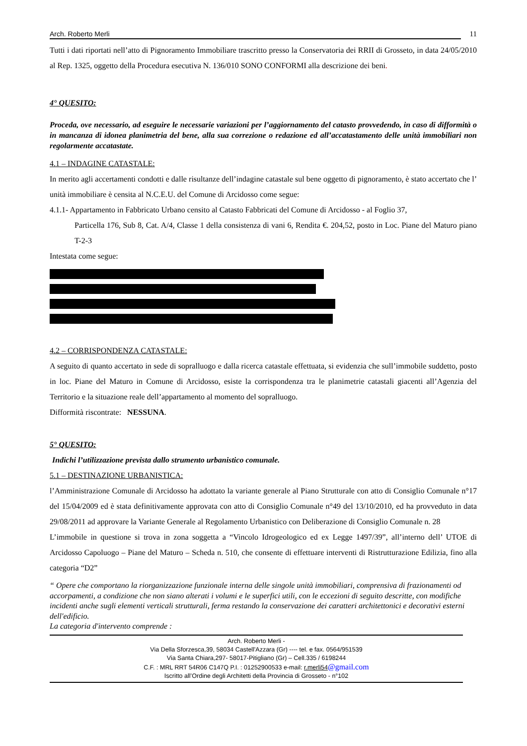Arch. Roberto Merli 11
Tutti i dati riportati nell’atto di Pignoramento Immobiliare trascritto presso la Conservatoria dei RRII di Grosseto, in data 24/05/2010 al Rep. 1325, oggetto della Procedura esecutiva N. 136/010 SONO CONFORMI alla descrizione dei beni.
4° QUESITO:
Proceda, ove necessario, ad eseguire le necessarie variazioni per l’aggiornamento del catasto provvedendo, in caso di difformità o in mancanza di idonea planimetria del bene, alla sua correzione o redazione ed all’accatastamento delle unità immobiliari non regolarmente accatastate.
4.1 – INDAGINE CATASTALE:
In merito agli accertamenti condotti e dalle risultanze dell’indagine catastale sul bene oggetto di pignoramento, è stato accertato che l’ unità immobiliare è censita al N.C.E.U. del Comune di Arcidosso come segue:
4.1.1- Appartamento in Fabbricato Urbano censito al Catasto Fabbricati del Comune di Arcidosso - al Foglio 37,
Particella 176, Sub 8, Cat. A/4, Classe 1 della consistenza di vani 6, Rendita €. 204,52, posto in Loc. Piane del Maturo piano T-2-3
Intestata come segue:
4.2 – CORRISPONDENZA CATASTALE:
A seguito di quanto accertato in sede di sopralluogo e dalla ricerca catastale effettuata, si evidenzia che sull’immobile suddetto, posto in loc. Piane del Maturo in Comune di Arcidosso, esiste la corrispondenza tra le planimetrie catastali giacenti all’Agenzia del Territorio e la situazione reale dell’appartamento al momento del sopralluogo.
Difformità riscontrate: NESSUNA.
5° QUESITO:
Indichi l’utilizzazione prevista dallo strumento urbanistico comunale.
5.1 – DESTINAZIONE URBANISTICA:
l’Amministrazione Comunale di Arcidosso ha adottato la variante generale al Piano Strutturale con atto di Consiglio Comunale n°17 del 15/04/2009 ed è stata definitivamente approvata con atto di Consiglio Comunale n°49 del 13/10/2010, ed ha provveduto in data 29/08/2011 ad approvare la Variante Generale al Regolamento Urbanistico con Deliberazione di Consiglio Comunale n. 28
L’immobile in questione si trova in zona soggetta a “Vincolo Idrogeologico ed ex Legge 1497/39”, all’interno dell’ UTOE di Arcidosso Capoluogo – Piane del Maturo – Scheda n. 510, che consente di effettuare interventi di Ristrutturazione Edilizia, fino alla categoria “D2”
“ Opere che comportano la riorganizzazione funzionale interna delle singole unità immobiliari, comprensiva di frazionamenti od accorpamenti, a condizione che non siano alterati i volumi e le superfici utili, con le eccezioni di seguito descritte, con modifiche incidenti anche sugli elementi verticali strutturali, ferma restando la conservazione dei caratteri architettonici e decorativi esterni dell'edificio.
La categoria d'intervento comprende :
Arch. Roberto Merli -
Via Della Sforzesca,39, 58034 Castell'Azzara (Gr) ---- tel. e fax. 0564/951539
Via Santa Chiara,297- 58017-Pitigliano (Gr) – Cell.335 / 6198244
C.F. : MRL RRT 54R06 C147Q P.I. : 01252900533 e-mail: r.merli54@gmail.com
Iscritto all’Ordine degli Architetti della Provincia di Grosseto - n°102